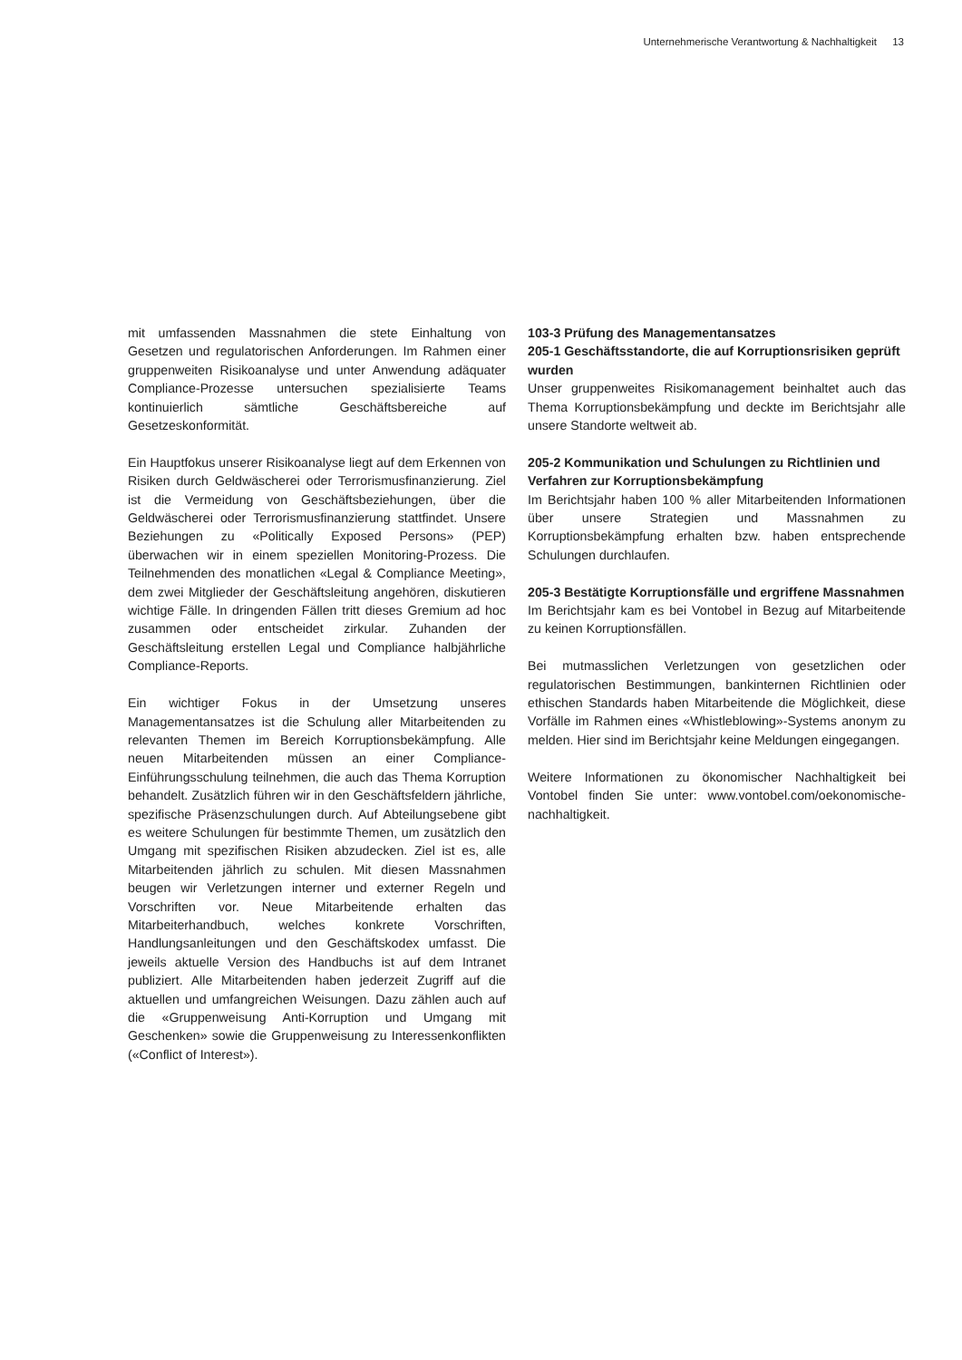Unternehmerische Verantwortung & Nachhaltigkeit 13
mit umfassenden Massnahmen die stete Einhaltung von Gesetzen und regulatorischen Anforderungen. Im Rahmen einer gruppenweiten Risikoanalyse und unter Anwendung adäquater Compliance-Prozesse untersuchen spezialisierte Teams kontinuierlich sämtliche Geschäftsbereiche auf Gesetzeskonformität.
Ein Hauptfokus unserer Risikoanalyse liegt auf dem Erkennen von Risiken durch Geldwäscherei oder Terrorismusfinanzierung. Ziel ist die Vermeidung von Geschäftsbeziehungen, über die Geldwäscherei oder Terrorismusfinanzierung stattfindet. Unsere Beziehungen zu «Politically Exposed Persons» (PEP) überwachen wir in einem speziellen Monitoring-Prozess. Die Teilnehmenden des monatlichen «Legal & Compliance Meeting», dem zwei Mitglieder der Geschäftsleitung angehören, diskutieren wichtige Fälle. In dringenden Fällen tritt dieses Gremium ad hoc zusammen oder entscheidet zirkular. Zuhanden der Geschäftsleitung erstellen Legal und Compliance halbjährliche Compliance-Reports.
Ein wichtiger Fokus in der Umsetzung unseres Managementansatzes ist die Schulung aller Mitarbeitenden zu relevanten Themen im Bereich Korruptionsbekämpfung. Alle neuen Mitarbeitenden müssen an einer Compliance-Einführungsschulung teilnehmen, die auch das Thema Korruption behandelt. Zusätzlich führen wir in den Geschäftsfeldern jährliche, spezifische Präsenzschulungen durch. Auf Abteilungsebene gibt es weitere Schulungen für bestimmte Themen, um zusätzlich den Umgang mit spezifischen Risiken abzudecken. Ziel ist es, alle Mitarbeitenden jährlich zu schulen. Mit diesen Massnahmen beugen wir Verletzungen interner und externer Regeln und Vorschriften vor. Neue Mitarbeitende erhalten das Mitarbeiterhandbuch, welches konkrete Vorschriften, Handlungsanleitungen und den Geschäftskodex umfasst. Die jeweils aktuelle Version des Handbuchs ist auf dem Intranet publiziert. Alle Mitarbeitenden haben jederzeit Zugriff auf die aktuellen und umfangreichen Weisungen. Dazu zählen auch auf die «Gruppenweisung Anti-Korruption und Umgang mit Geschenken» sowie die Gruppenweisung zu Interessenkonflikten («Conflict of Interest»).
103-3 Prüfung des Managementansatzes
205-1 Geschäftsstandorte, die auf Korruptionsrisiken geprüft wurden
Unser gruppenweites Risikomanagement beinhaltet auch das Thema Korruptionsbekämpfung und deckte im Berichtsjahr alle unsere Standorte weltweit ab.
205-2 Kommunikation und Schulungen zu Richtlinien und Verfahren zur Korruptionsbekämpfung
Im Berichtsjahr haben 100 % aller Mitarbeitenden Informationen über unsere Strategien und Massnahmen zu Korruptionsbekämpfung erhalten bzw. haben entsprechende Schulungen durchlaufen.
205-3 Bestätigte Korruptionsfälle und ergriffene Massnahmen
Im Berichtsjahr kam es bei Vontobel in Bezug auf Mitarbeitende zu keinen Korruptionsfällen.
Bei mutmasslichen Verletzungen von gesetzlichen oder regulatorischen Bestimmungen, bankinternen Richtlinien oder ethischen Standards haben Mitarbeitende die Möglichkeit, diese Vorfälle im Rahmen eines «Whistleblowing»-Systems anonym zu melden. Hier sind im Berichtsjahr keine Meldungen eingegangen.
Weitere Informationen zu ökonomischer Nachhaltigkeit bei Vontobel finden Sie unter: www.vontobel.com/oekonomische-nachhaltigkeit.